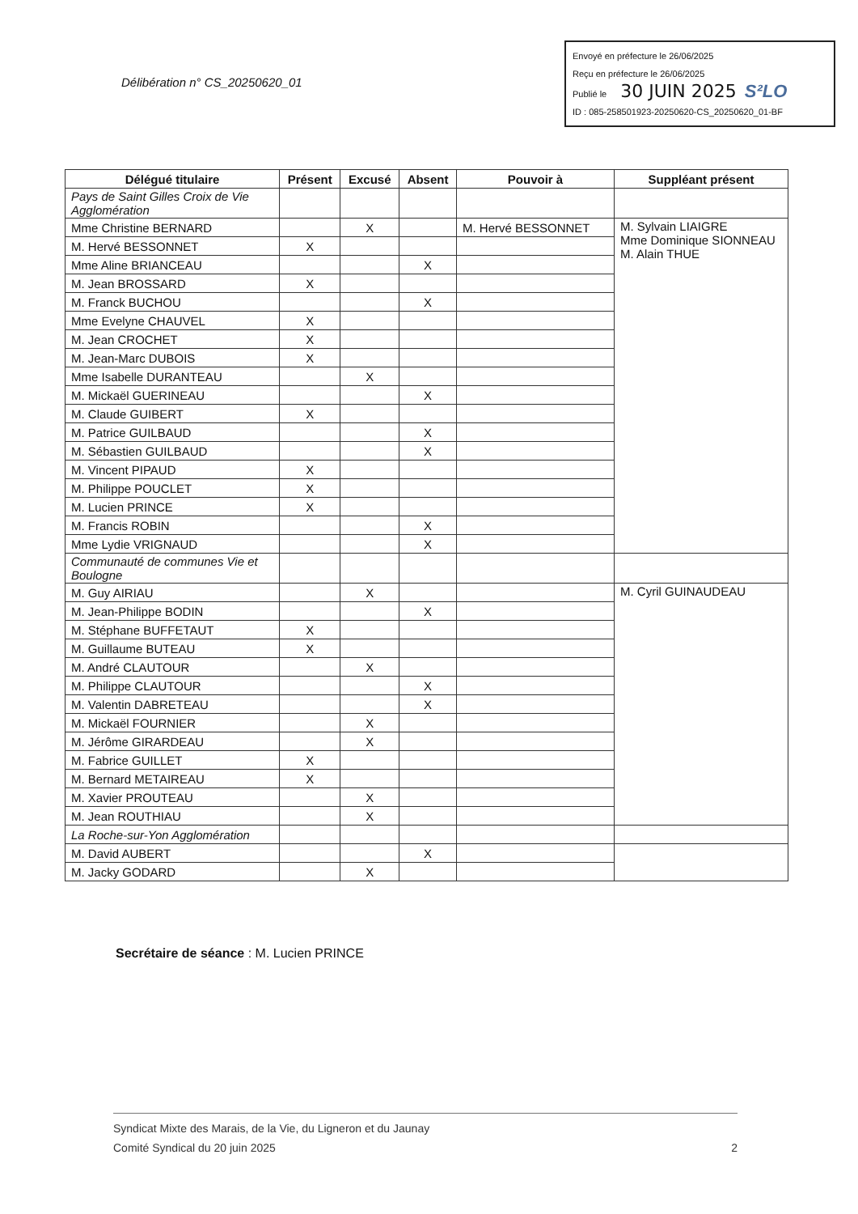Délibération n° CS_20250620_01
Envoyé en préfecture le 26/06/2025
Reçu en préfecture le 26/06/2025
Publié le 30 JUIN 2025 S²LO
ID : 085-258501923-20250620-CS_20250620_01-BF
| Délégué titulaire | Présent | Excusé | Absent | Pouvoir à | Suppléant présent |
| --- | --- | --- | --- | --- | --- |
| Pays de Saint Gilles Croix de Vie Agglomération | | | | | |
| Mme Christine BERNARD | | X | | M. Hervé BESSONNET | M. Sylvain LIAIGRE Mme Dominique SIONNEAU M. Alain THUE |
| M. Hervé BESSONNET | X | | | | |
| Mme Aline BRIANCEAU | | | X | | |
| M. Jean BROSSARD | X | | | | |
| M. Franck BUCHOU | | | X | | |
| Mme Evelyne CHAUVEL | X | | | | |
| M. Jean CROCHET | X | | | | |
| M. Jean-Marc DUBOIS | X | | | | |
| Mme Isabelle DURANTEAU | | X | | | |
| M. Mickaël GUERINEAU | | | X | | |
| M. Claude GUIBERT | X | | | | |
| M. Patrice GUILBAUD | | | X | | |
| M. Sébastien GUILBAUD | | | X | | |
| M. Vincent PIPAUD | X | | | | |
| M. Philippe POUCLET | X | | | | |
| M. Lucien PRINCE | X | | | | |
| M. Francis ROBIN | | | X | | |
| Mme Lydie VRIGNAUD | | | X | | |
| Communauté de communes Vie et Boulogne | | | | | |
| M. Guy AIRIAU | | X | | | M. Cyril GUINAUDEAU |
| M. Jean-Philippe BODIN | | | X | | |
| M. Stéphane BUFFETAUT | X | | | | |
| M. Guillaume BUTEAU | X | | | | |
| M. André CLAUTOUR | | X | | | |
| M. Philippe CLAUTOUR | | | X | | |
| M. Valentin DABRETEAU | | | X | | |
| M. Mickaël FOURNIER | | X | | | |
| M. Jérôme GIRARDEAU | | X | | | |
| M. Fabrice GUILLET | X | | | | |
| M. Bernard METAIREAU | X | | | | |
| M. Xavier PROUTEAU | | X | | | |
| M. Jean ROUTHIAU | | X | | | |
| La Roche-sur-Yon Agglomération | | | | | |
| M. David AUBERT | | | X | | |
| M. Jacky GODARD | | X | | | |
Secrétaire de séance : M. Lucien PRINCE
2 Syndicat Mixte des Marais, de la Vie, du Ligneron et du Jaunay
Comité Syndical du 20 juin 2025